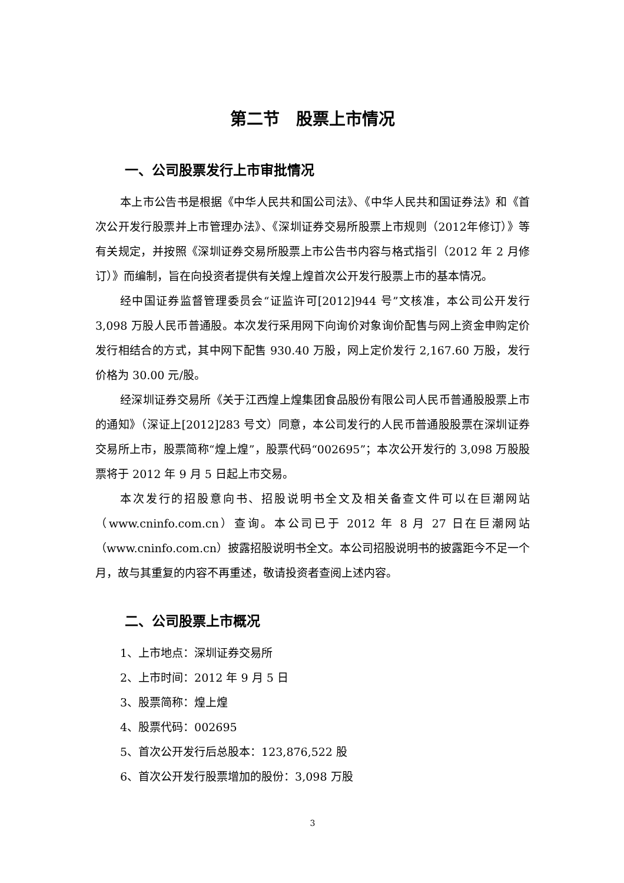第二节　股票上市情况
一、公司股票发行上市审批情况
本上市公告书是根据《中华人民共和国公司法》、《中华人民共和国证券法》和《首次公开发行股票并上市管理办法》、《深圳证券交易所股票上市规则（2012年修订）》等有关规定，并按照《深圳证券交易所股票上市公告书内容与格式指引（2012 年 2 月修订）》而编制，旨在向投资者提供有关煌上煌首次公开发行股票上市的基本情况。
经中国证券监督管理委员会“证监许可[2012]944 号”文核准，本公司公开发行 3,098 万股人民币普通股。本次发行采用网下向询价对象询价配售与网上资金申购定价发行相结合的方式，其中网下配售 930.40 万股，网上定价发行 2,167.60 万股，发行价格为 30.00 元/股。
经深圳证券交易所《关于江西煌上煌集团食品股份有限公司人民币普通股股票上市的通知》（深证上[2012]283 号文）同意，本公司发行的人民币普通股股票在深圳证券交易所上市，股票简称“煌上煌”，股票代码“002695”；本次公开发行的 3,098 万股股票将于 2012 年 9 月 5 日起上市交易。
本次发行的招股意向书、招股说明书全文及相关备查文件可以在巨潮网站（www.cninfo.com.cn）查询。本公司已于 2012 年 8 月 27 日在巨潮网站（www.cninfo.com.cn）披露招股说明书全文。本公司招股说明书的披露距今不足一个月，故与其重复的内容不再重述，敬请投资者查阅上述内容。
二、公司股票上市概况
1、上市地点：深圳证券交易所
2、上市时间：2012 年 9 月 5 日
3、股票简称：煌上煌
4、股票代码：002695
5、首次公开发行后总股本：123,876,522 股
6、首次公开发行股票增加的股份：3,098 万股
3